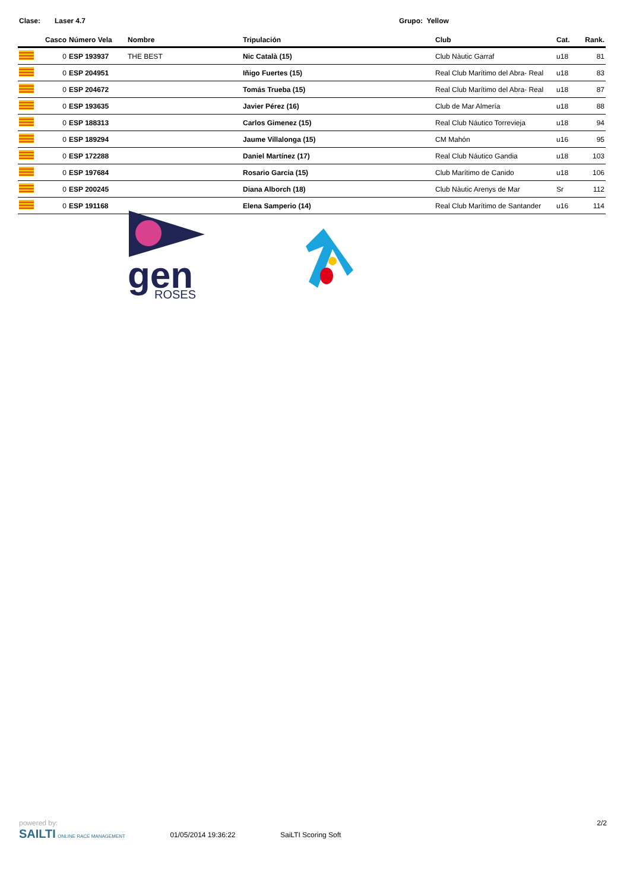Clase: Laser 4.7 Grupo: Yellow
| | Casco | Número Vela | Nombre | Tripulación | Club | Cat. | Rank. |
| --- | --- | --- | --- | --- | --- | --- | --- |
| | 0 | ESP 193937 | THE BEST | Nic Català (15) | Club Nàutic Garraf | u18 | 81 |
| | 0 | ESP 204951 | | Iñigo Fuertes (15) | Real Club Marítimo del Abra- Real | u18 | 83 |
| | 0 | ESP 204672 | | Tomás Trueba (15) | Real Club Marítimo del Abra- Real | u18 | 87 |
| | 0 | ESP 193635 | | Javier Pérez (16) | Club de Mar Almería | u18 | 88 |
| | 0 | ESP 188313 | | Carlos Gimenez (15) | Real Club Náutico Torrevieja | u18 | 94 |
| | 0 | ESP 189294 | | Jaume Villalonga (15) | CM Mahón | u16 | 95 |
| | 0 | ESP 172288 | | Daniel Martínez (17) | Real Club Náutico Gandia | u18 | 103 |
| | 0 | ESP 197684 | | Rosario Garcia (15) | Club Marítimo de Canido | u18 | 106 |
| | 0 | ESP 200245 | | Diana Alborch (18) | Club Nàutic Arenys de Mar | Sr | 112 |
| | 0 | ESP 191168 | | Elena Samperio (14) | Real Club Marítimo de Santander | u16 | 114 |
gen
ROSES
powered by:
SAILTI ONLINE RACE MANAGEMENT
01/05/2014 19:36:22 SaiLTI Scoring Soft
2/2